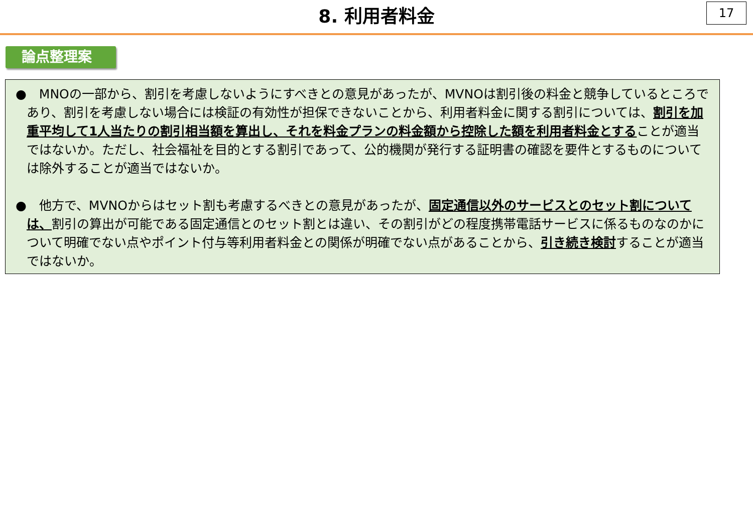8. 利用者料金
17
論点整理案
●　MNOの一部から、割引を考慮しないようにすべきとの意見があったが、MVNOは割引後の料金と競争しているところであり、割引を考慮しない場合には検証の有効性が担保できないことから、利用者料金に関する割引については、割引を加重平均して1人当たりの割引相当額を算出し、それを料金プランの料金額から控除した額を利用者料金とすることが適当ではないか。ただし、社会福祉を目的とする割引であって、公的機関が発行する証明書の確認を要件とするものについては除外することが適当ではないか。
●　他方で、MVNOからはセット割も考慮するべきとの意見があったが、固定通信以外のサービスとのセット割については、割引の算出が可能である固定通信とのセット割とは違い、その割引がどの程度携帯電話サービスに係るものなのかについて明確でない点やポイント付与等利用者料金との関係が明確でない点があることから、引き続き検討することが適当ではないか。